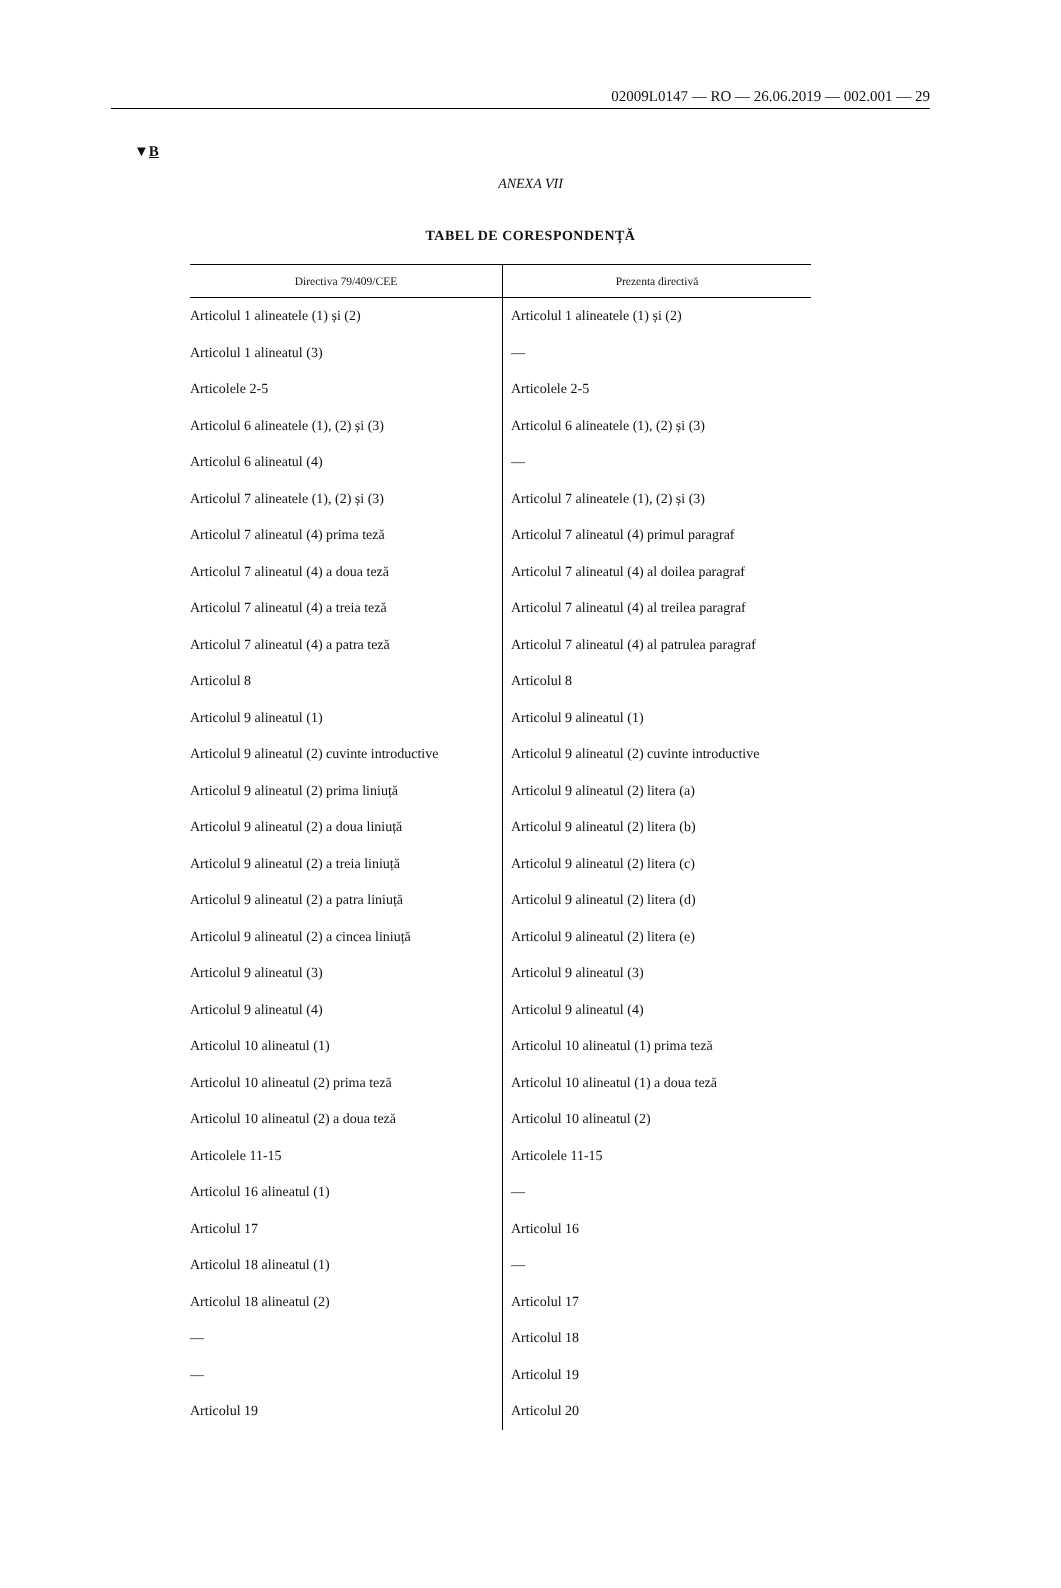02009L0147 — RO — 26.06.2019 — 002.001 — 29
▼B
ANEXA VII
TABEL DE CORESPONDENȚĂ
| Directiva 79/409/CEE | Prezenta directivă |
| --- | --- |
| Articolul 1 alineatele (1) și (2) | Articolul 1 alineatele (1) și (2) |
| Articolul 1 alineatul (3) | — |
| Articolele 2-5 | Articolele 2-5 |
| Articolul 6 alineatele (1), (2) și (3) | Articolul 6 alineatele (1), (2) și (3) |
| Articolul 6 alineatul (4) | — |
| Articolul 7 alineatele (1), (2) și (3) | Articolul 7 alineatele (1), (2) și (3) |
| Articolul 7 alineatul (4) prima teză | Articolul 7 alineatul (4) primul paragraf |
| Articolul 7 alineatul (4) a doua teză | Articolul 7 alineatul (4) al doilea paragraf |
| Articolul 7 alineatul (4) a treia teză | Articolul 7 alineatul (4) al treilea paragraf |
| Articolul 7 alineatul (4) a patra teză | Articolul 7 alineatul (4) al patrulea paragraf |
| Articolul 8 | Articolul 8 |
| Articolul 9 alineatul (1) | Articolul 9 alineatul (1) |
| Articolul 9 alineatul (2) cuvinte introductive | Articolul 9 alineatul (2) cuvinte introductive |
| Articolul 9 alineatul (2) prima liniuță | Articolul 9 alineatul (2) litera (a) |
| Articolul 9 alineatul (2) a doua liniuță | Articolul 9 alineatul (2) litera (b) |
| Articolul 9 alineatul (2) a treia liniuță | Articolul 9 alineatul (2) litera (c) |
| Articolul 9 alineatul (2) a patra liniuță | Articolul 9 alineatul (2) litera (d) |
| Articolul 9 alineatul (2) a cincea liniuță | Articolul 9 alineatul (2) litera (e) |
| Articolul 9 alineatul (3) | Articolul 9 alineatul (3) |
| Articolul 9 alineatul (4) | Articolul 9 alineatul (4) |
| Articolul 10 alineatul (1) | Articolul 10 alineatul (1) prima teză |
| Articolul 10 alineatul (2) prima teză | Articolul 10 alineatul (1) a doua teză |
| Articolul 10 alineatul (2) a doua teză | Articolul 10 alineatul (2) |
| Articolele 11-15 | Articolele 11-15 |
| Articolul 16 alineatul (1) | — |
| Articolul 17 | Articolul 16 |
| Articolul 18 alineatul (1) | — |
| Articolul 18 alineatul (2) | Articolul 17 |
| — | Articolul 18 |
| — | Articolul 19 |
| Articolul 19 | Articolul 20 |